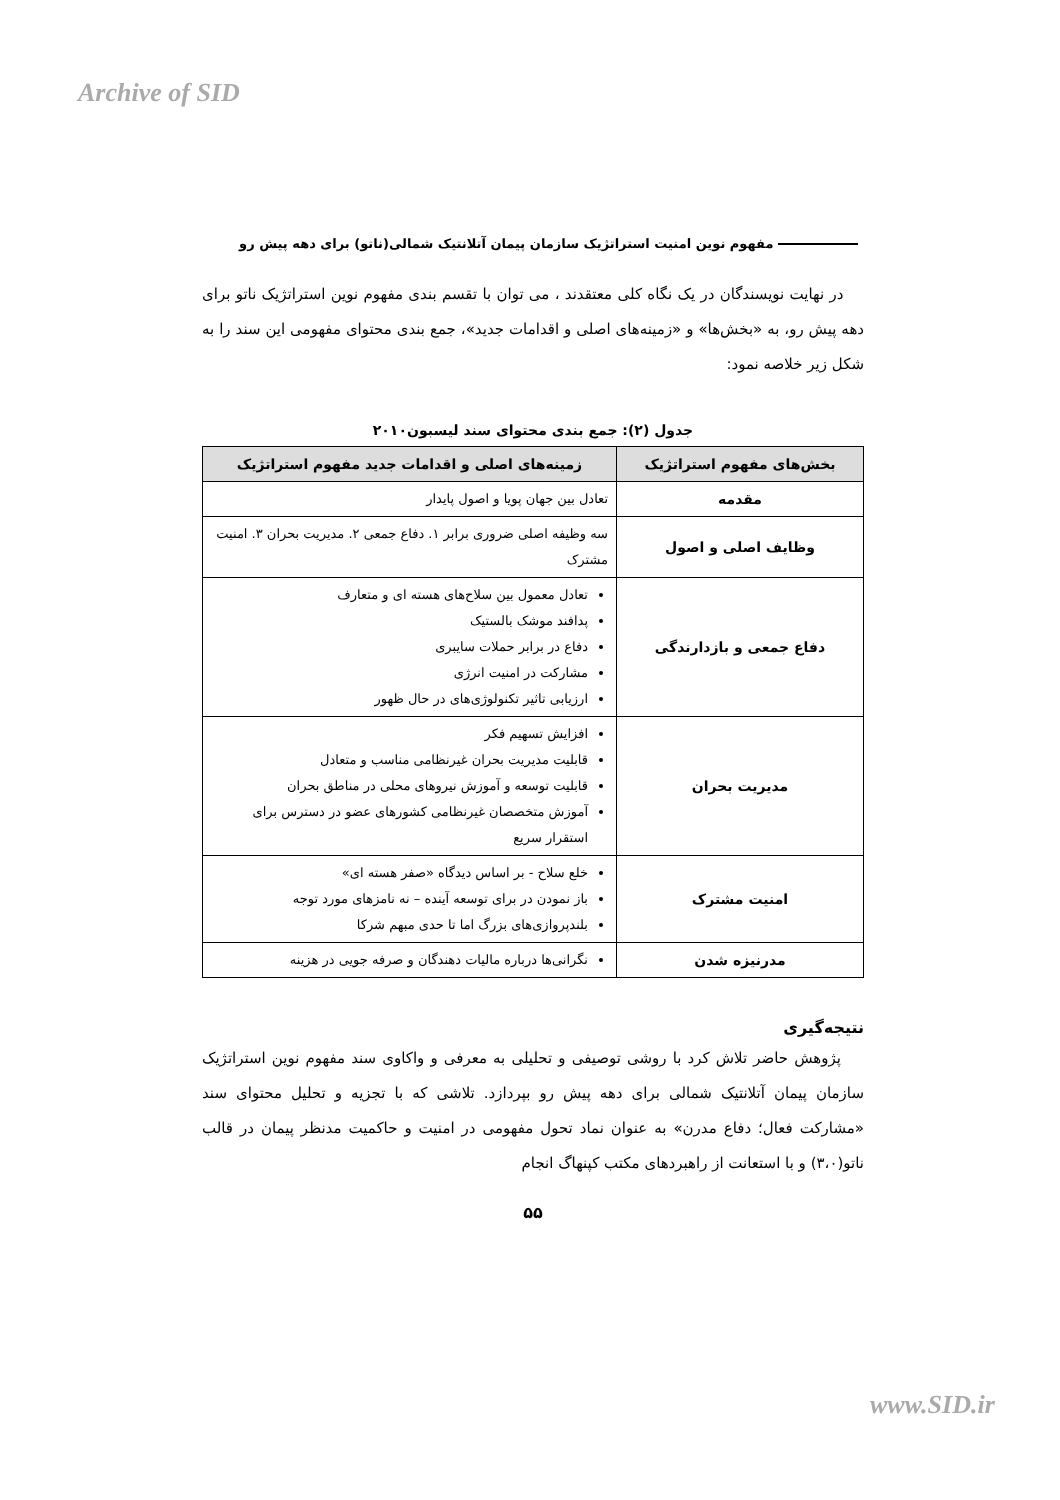Archive of SID
مفهوم نوین امنیت استراتژیک سازمان پیمان آتلانتیک شمالی(ناتو) برای دهه پیش رو
در نهایت نویسندگان در یک نگاه کلی معتقدند ، می توان با تقسم بندی مفهوم نوین استراتژیک ناتو برای دهه پیش رو، به «بخش‌ها» و «زمینه‌های اصلی و اقدامات جدید»، جمع بندی محتوای مفهومی این سند را به شکل زیر خلاصه نمود:
جدول (۲): جمع بندی محتوای سند لیسبون۲۰۱۰
| بخش‌های مفهوم استراتژیک | زمینه‌های اصلی و اقدامات جدید مفهوم استراتژیک |
| --- | --- |
| مقدمه | تعادل بین جهان پویا و اصول پایدار |
| وظایف اصلی و اصول | سه وظیفه اصلی ضروری برابر ۱. دفاع جمعی ۲. مدیریت بحران ۳. امنیت مشترک |
| دفاع جمعی و بازدارندگی | تعادل معمول بین سلاح‌های هسته ای و متعارف پدافند موشک بالستیک دفاع در برابر حملات سایبری مشارکت در امنیت انرژی ارزیابی تاثیر تکنولوژی‌های در حال ظهور |
| مدیریت بحران | افزایش تسهیم فکر قابلیت مدیریت بحران غیرنظامی مناسب و متعادل قابلیت توسعه و آموزش نیروهای محلی در مناطق بحران آموزش متخصصان غیرنظامی کشورهای عضو در دسترس برای استقرار سریع |
| امنیت مشترک | خلع سلاح - بر اساس دیدگاه «صفر هسته ای» باز نمودن در برای توسعه آینده – نه نامزهای مورد توجه بلندپروازی‌های بزرگ اما تا حدی مبهم شرکا |
| مدرنیزه شدن | نگرانی‌ها درباره مالیات دهندگان و صرفه جویی در هزینه |
نتیجه‌گیری
پژوهش حاضر تلاش کرد با روشی توصیفی و تحلیلی به معرفی و واکاوی سند مفهوم نوین استراتژیک سازمان پیمان آتلانتیک شمالی برای دهه پیش رو بپردازد. تلاشی که با تجزیه و تحلیل محتوای سند «مشارکت فعال؛ دفاع مدرن» به عنوان نماد تحول مفهومی در امنیت و حاکمیت مدنظر پیمان در قالب ناتو(۳،۰) و با استعانت از راهبردهای مکتب کپنهاگ انجام
۵۵
www.SID.ir